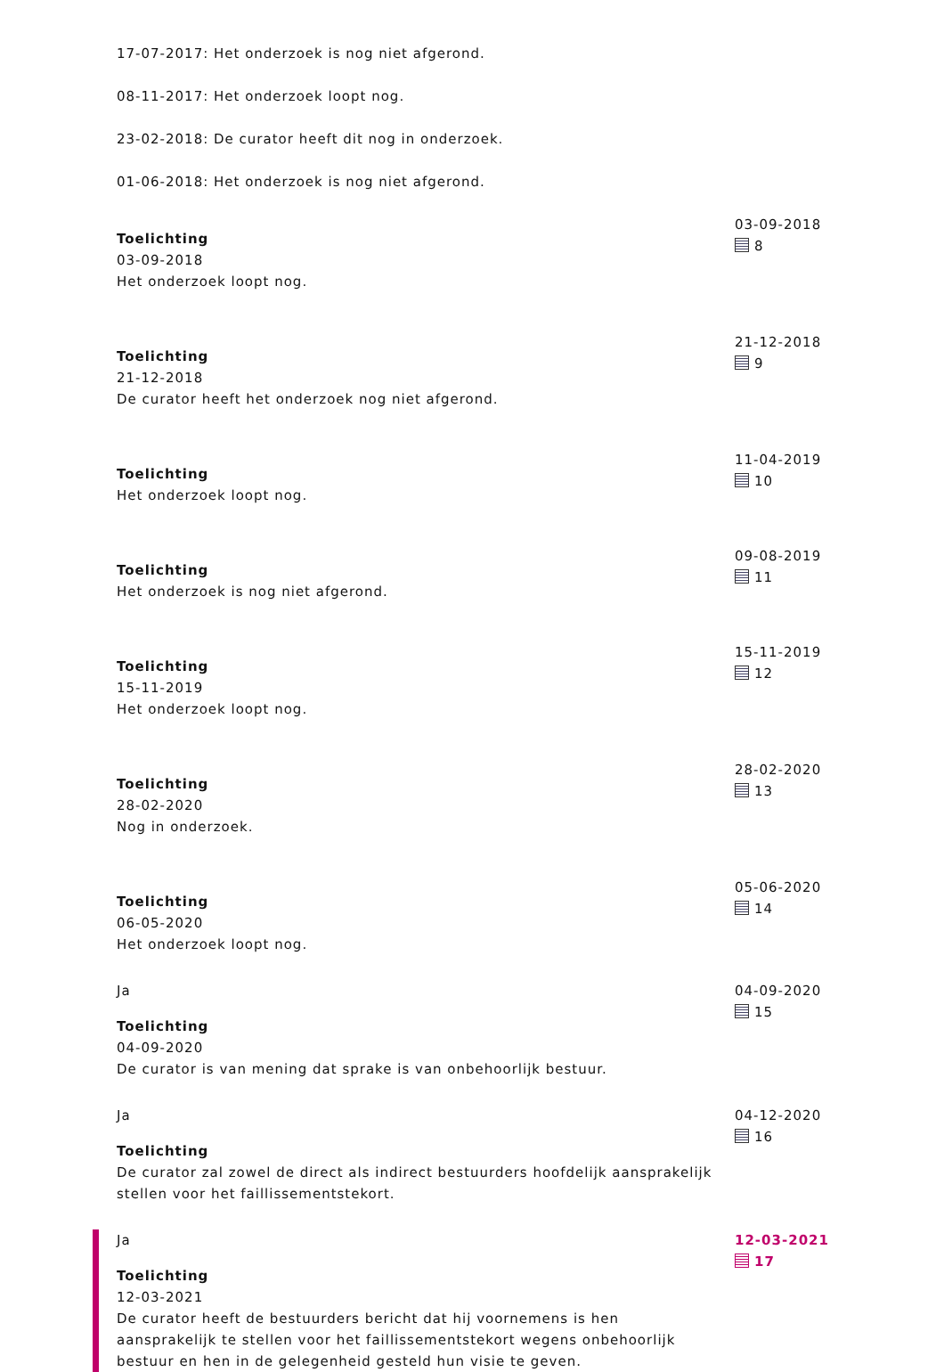17-07-2017: Het onderzoek is nog niet afgerond.
08-11-2017: Het onderzoek loopt nog.
23-02-2018: De curator heeft dit nog in onderzoek.
01-06-2018: Het onderzoek is nog niet afgerond.
Toelichting
03-09-2018
Het onderzoek loopt nog.
03-09-2018
8
Toelichting
21-12-2018
De curator heeft het onderzoek nog niet afgerond.
21-12-2018
9
Toelichting
Het onderzoek loopt nog.
11-04-2019
10
Toelichting
Het onderzoek is nog niet afgerond.
09-08-2019
11
Toelichting
15-11-2019
Het onderzoek loopt nog.
15-11-2019
12
Toelichting
28-02-2020
Nog in onderzoek.
28-02-2020
13
Toelichting
06-05-2020
Het onderzoek loopt nog.
05-06-2020
14
Ja
Toelichting
04-09-2020
De curator is van mening dat sprake is van onbehoorlijk bestuur.
04-09-2020
15
Ja
Toelichting
De curator zal zowel de direct als indirect bestuurders hoofdelijk aansprakelijk stellen voor het faillissementstekort.
04-12-2020
16
Ja
Toelichting
12-03-2021
De curator heeft de bestuurders bericht dat hij voornemens is hen aansprakelijk te stellen voor het faillissementstekort wegens onbehoorlijk bestuur en hen in de gelegenheid gesteld hun visie te geven.
12-03-2021
17